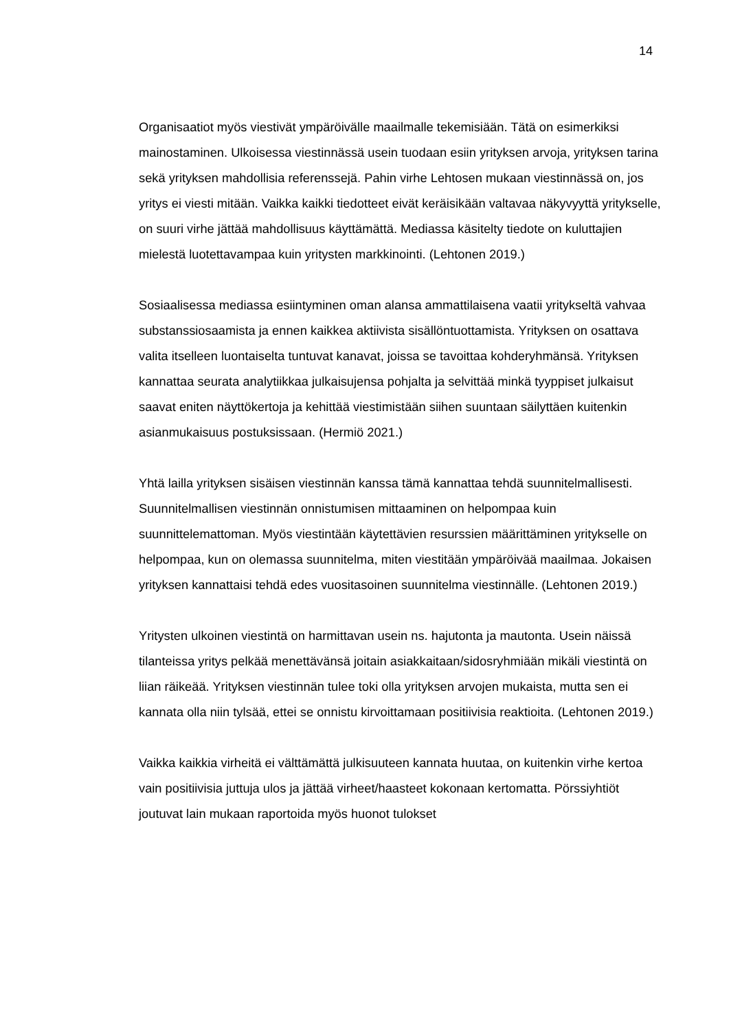14
Organisaatiot myös viestivät ympäröivälle maailmalle tekemisiään. Tätä on esimerkiksi mainostaminen. Ulkoisessa viestinnässä usein tuodaan esiin yrityksen arvoja, yrityksen tarina sekä yrityksen mahdollisia referenssejä. Pahin virhe Lehtosen mukaan viestinnässä on, jos yritys ei viesti mitään. Vaikka kaikki tiedotteet eivät keräisikään valtavaa näkyvyyttä yritykselle, on suuri virhe jättää mahdollisuus käyttämättä. Mediassa käsitelty tiedote on kuluttajien mielestä luotettavampaa kuin yritysten markkinointi. (Lehtonen 2019.)
Sosiaalisessa mediassa esiintyminen oman alansa ammattilaisena vaatii yritykseltä vahvaa substanssiosaamista ja ennen kaikkea aktiivista sisällöntuottamista. Yrityksen on osattava valita itselleen luontaiselta tuntuvat kanavat, joissa se tavoittaa kohderyhmänsä. Yrityksen kannattaa seurata analytiikkaa julkaisujensa pohjalta ja selvittää minkä tyyppiset julkaisut saavat eniten näyttökertoja ja kehittää viestimistään siihen suuntaan säilyttäen kuitenkin asianmukaisuus postuksissaan. (Hermiö 2021.)
Yhtä lailla yrityksen sisäisen viestinnän kanssa tämä kannattaa tehdä suunnitelmallisesti. Suunnitelmallisen viestinnän onnistumisen mittaaminen on helpompaa kuin suunnittelemattoman. Myös viestintään käytettävien resurssien määrittäminen yritykselle on helpompaa, kun on olemassa suunnitelma, miten viestitään ympäröivää maailmaa. Jokaisen yrityksen kannattaisi tehdä edes vuositasoinen suunnitelma viestinnälle. (Lehtonen 2019.)
Yritysten ulkoinen viestintä on harmittavan usein ns. hajutonta ja mautonta. Usein näissä tilanteissa yritys pelkää menettävänsä joitain asiakkaitaan/sidosryhmiään mikäli viestintä on liian räikeää. Yrityksen viestinnän tulee toki olla yrityksen arvojen mukaista, mutta sen ei kannata olla niin tylsää, ettei se onnistu kirvoittamaan positiivisia reaktioita. (Lehtonen 2019.)
Vaikka kaikkia virheitä ei välttämättä julkisuuteen kannata huutaa, on kuitenkin virhe kertoa vain positiivisia juttuja ulos ja jättää virheet/haasteet kokonaan kertomatta. Pörssiyhtiöt joutuvat lain mukaan raportoida myös huonot tulokset